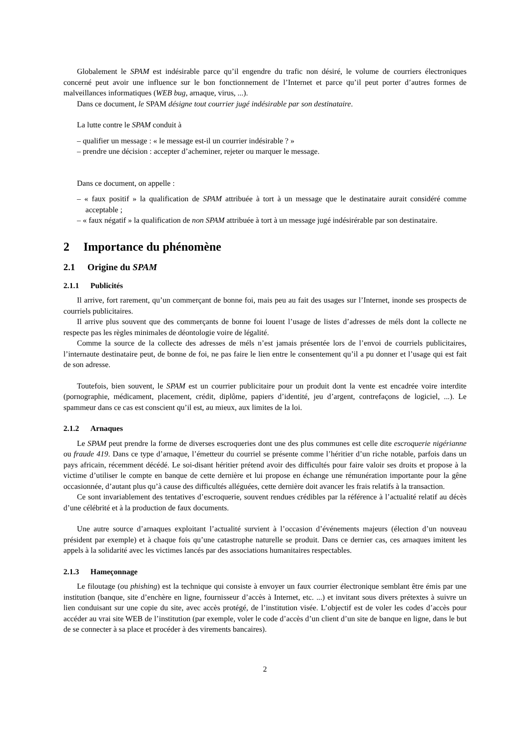Globalement le SPAM est indésirable parce qu’il engendre du trafic non désiré, le volume de courriers électroniques concerné peut avoir une influence sur le bon fonctionnement de l’Internet et parce qu’il peut porter d’autres formes de malveillances informatiques (WEB bug, arnaque, virus, ...).
Dans ce document, le SPAM désigne tout courrier jugé indésirable par son destinataire.
La lutte contre le SPAM conduit à
– qualifier un message : « le message est-il un courrier indésirable ? »
– prendre une décision : accepter d’acheminer, rejeter ou marquer le message.
Dans ce document, on appelle :
– « faux positif » la qualification de SPAM attribuée à tort à un message que le destinataire aurait considéré comme acceptable ;
– « faux négatif » la qualification de non SPAM attribuée à tort à un message jugé indésirérable par son destinataire.
2 Importance du phénomène
2.1 Origine du SPAM
2.1.1 Publicités
Il arrive, fort rarement, qu’un commerçant de bonne foi, mais peu au fait des usages sur l’Internet, inonde ses prospects de courriels publicitaires.
Il arrive plus souvent que des commerçants de bonne foi louent l’usage de listes d’adresses de méls dont la collecte ne respecte pas les règles minimales de déontologie voire de légalité.
Comme la source de la collecte des adresses de méls n’est jamais présentée lors de l’envoi de courriels publicitaires, l’internaute destinataire peut, de bonne de foi, ne pas faire le lien entre le consentement qu’il a pu donner et l’usage qui est fait de son adresse.
Toutefois, bien souvent, le SPAM est un courrier publicitaire pour un produit dont la vente est encadrée voire interdite (pornographie, médicament, placement, crédit, diplôme, papiers d’identité, jeu d’argent, contrefaçons de logiciel, ...). Le spammeur dans ce cas est conscient qu’il est, au mieux, aux limites de la loi.
2.1.2 Arnaques
Le SPAM peut prendre la forme de diverses escroqueries dont une des plus communes est celle dite escroquerie nigérianne ou fraude 419. Dans ce type d’arnaque, l’émetteur du courriel se présente comme l’héritier d’un riche notable, parfois dans un pays africain, récemment décédé. Le soi-disant héritier prétend avoir des difficultés pour faire valoir ses droits et propose à la victime d’utiliser le compte en banque de cette dernière et lui propose en échange une rémunération importante pour la gêne occasionnée, d’autant plus qu’à cause des difficultés alléguées, cette dernière doit avancer les frais relatifs à la transaction.
Ce sont invariablement des tentatives d’escroquerie, souvent rendues crédibles par la référence à l’actualité relatif au décès d’une célébrité et à la production de faux documents.
Une autre source d’arnaques exploitant l’actualité survient à l’occasion d’événements majeurs (élection d’un nouveau président par exemple) et à chaque fois qu’une catastrophe naturelle se produit. Dans ce dernier cas, ces arnaques imitent les appels à la solidarité avec les victimes lancés par des associations humanitaires respectables.
2.1.3 Hameçonnage
Le filoutage (ou phishing) est la technique qui consiste à envoyer un faux courrier électronique semblant être émis par une institution (banque, site d’enchère en ligne, fournisseur d’accès à Internet, etc. ...) et invitant sous divers prétextes à suivre un lien conduisant sur une copie du site, avec accès protégé, de l’institution visée. L’objectif est de voler les codes d’accès pour accéder au vrai site WEB de l’institution (par exemple, voler le code d’accès d’un client d’un site de banque en ligne, dans le but de se connecter à sa place et procéder à des virements bancaires).
2